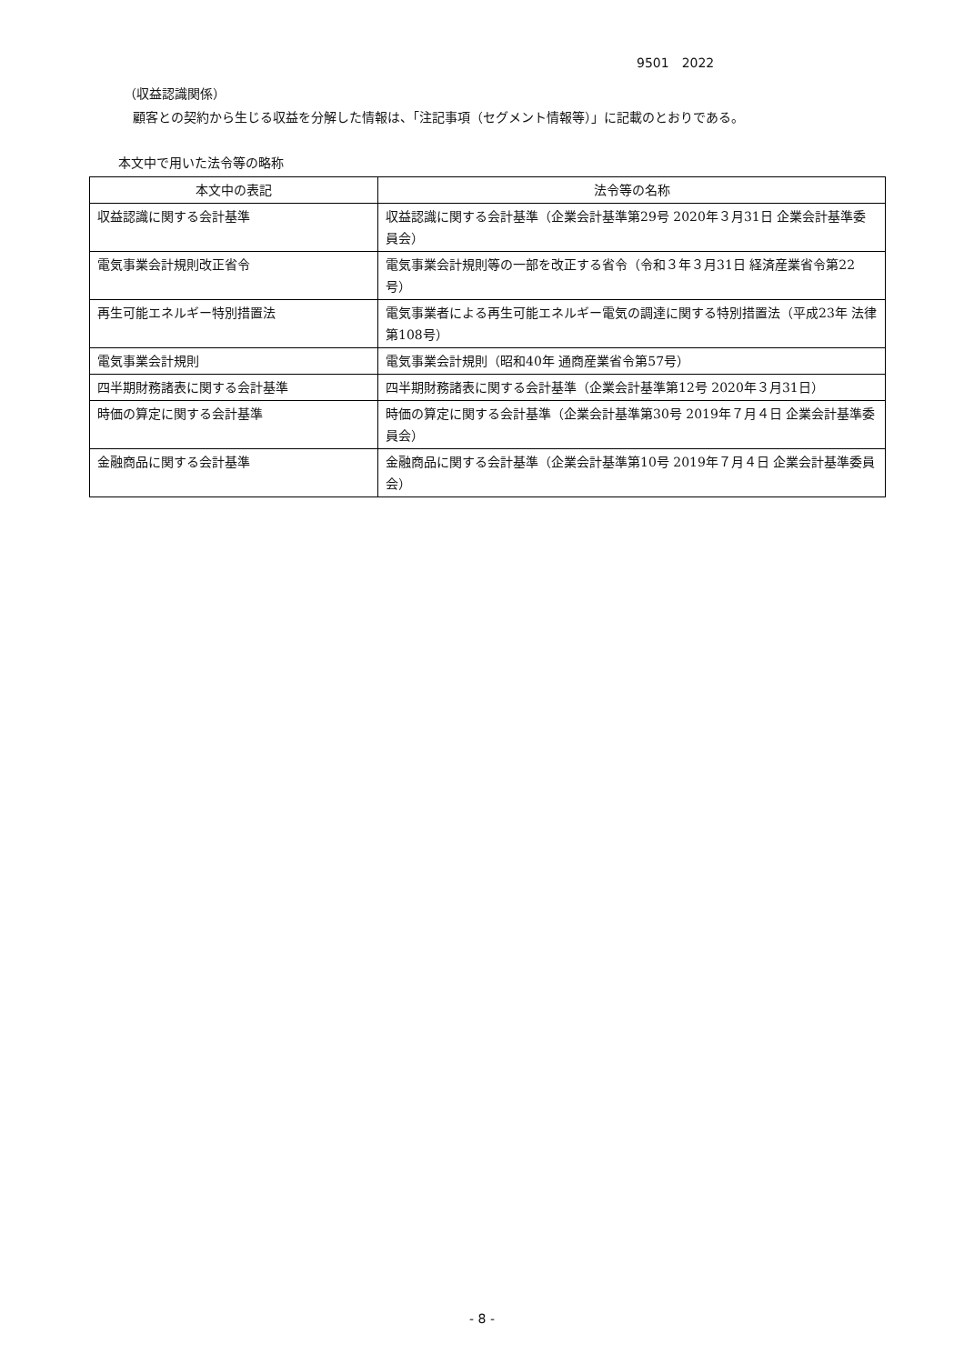9501　2022
（収益認識関係）
顧客との契約から生じる収益を分解した情報は、「注記事項（セグメント情報等）」に記載のとおりである。
本文中で用いた法令等の略称
| 本文中の表記 | 法令等の名称 |
| 収益認識に関する会計基準 | 収益認識に関する会計基準（企業会計基準第29号 2020年３月31日 企業会計基準委員会） |
| 電気事業会計規則改正省令 | 電気事業会計規則等の一部を改正する省令（令和３年３月31日 経済産業省令第22号） |
| 再生可能エネルギー特別措置法 | 電気事業者による再生可能エネルギー電気の調達に関する特別措置法（平成23年 法律第108号） |
| 電気事業会計規則 | 電気事業会計規則（昭和40年 通商産業省令第57号） |
| 四半期財務諸表に関する会計基準 | 四半期財務諸表に関する会計基準（企業会計基準第12号 2020年３月31日） |
| 時価の算定に関する会計基準 | 時価の算定に関する会計基準（企業会計基準第30号 2019年７月４日 企業会計基準委員会） |
| 金融商品に関する会計基準 | 金融商品に関する会計基準（企業会計基準第10号 2019年７月４日 企業会計基準委員会） |
- 8 -